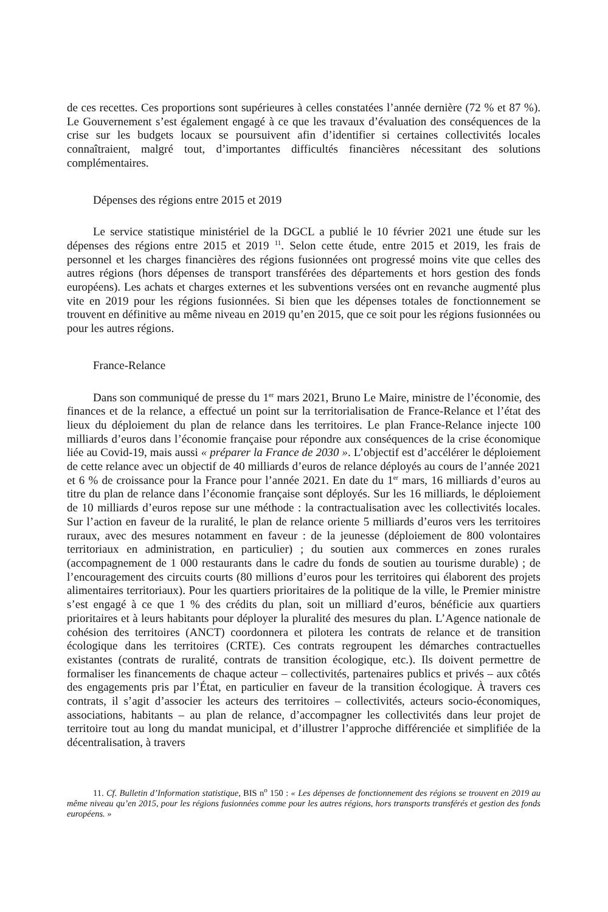de ces recettes. Ces proportions sont supérieures à celles constatées l’année dernière (72 % et 87 %). Le Gouvernement s’est également engagé à ce que les travaux d’évaluation des conséquences de la crise sur les budgets locaux se poursuivent afin d’identifier si certaines collectivités locales connaîtraient, malgré tout, d’importantes difficultés financières nécessitant des solutions complémentaires.
Dépenses des régions entre 2015 et 2019
Le service statistique ministériel de la DGCL a publié le 10 février 2021 une étude sur les dépenses des régions entre 2015 et 2019 <sup>11</sup>. Selon cette étude, entre 2015 et 2019, les frais de personnel et les charges financières des régions fusionnées ont progressé moins vite que celles des autres régions (hors dépenses de transport transférées des départements et hors gestion des fonds européens). Les achats et charges externes et les subventions versées ont en revanche augmenté plus vite en 2019 pour les régions fusionnées. Si bien que les dépenses totales de fonctionnement se trouvent en définitive au même niveau en 2019 qu’en 2015, que ce soit pour les régions fusionnées ou pour les autres régions.
France-Relance
Dans son communiqué de presse du 1<sup>er</sup> mars 2021, Bruno Le Maire, ministre de l’économie, des finances et de la relance, a effectué un point sur la territorialisation de France-Relance et l’état des lieux du déploiement du plan de relance dans les territoires. Le plan France-Relance injecte 100 milliards d’euros dans l’économie française pour répondre aux conséquences de la crise économique liée au Covid-19, mais aussi « préparer la France de 2030 ». L’objectif est d’accélérer le déploiement de cette relance avec un objectif de 40 milliards d’euros de relance déployés au cours de l’année 2021 et 6 % de croissance pour la France pour l’année 2021. En date du 1<sup>er</sup> mars, 16 milliards d’euros au titre du plan de relance dans l’économie française sont déployés. Sur les 16 milliards, le déploiement de 10 milliards d’euros repose sur une méthode : la contractualisation avec les collectivités locales. Sur l’action en faveur de la ruralité, le plan de relance oriente 5 milliards d’euros vers les territoires ruraux, avec des mesures notamment en faveur : de la jeunesse (déploiement de 800 volontaires territoriaux en administration, en particulier) ; du soutien aux commerces en zones rurales (accompagnement de 1 000 restaurants dans le cadre du fonds de soutien au tourisme durable) ; de l’encouragement des circuits courts (80 millions d’euros pour les territoires qui élaborent des projets alimentaires territoriaux). Pour les quartiers prioritaires de la politique de la ville, le Premier ministre s’est engagé à ce que 1 % des crédits du plan, soit un milliard d’euros, bénéficie aux quartiers prioritaires et à leurs habitants pour déployer la pluralité des mesures du plan. L’Agence nationale de cohésion des territoires (ANCT) coordonnera et pilotera les contrats de relance et de transition écologique dans les territoires (CRTE). Ces contrats regroupent les démarches contractuelles existantes (contrats de ruralité, contrats de transition écologique, etc.). Ils doivent permettre de formaliser les financements de chaque acteur – collectivités, partenaires publics et privés – aux côtés des engagements pris par l’État, en particulier en faveur de la transition écologique. À travers ces contrats, il s’agit d’associer les acteurs des territoires – collectivités, acteurs socio-économiques, associations, habitants – au plan de relance, d’accompagner les collectivités dans leur projet de territoire tout au long du mandat municipal, et d’illustrer l’approche différenciée et simplifiée de la décentralisation, à travers
11. Cf. Bulletin d’Information statistique, BIS n<sup>o</sup> 150 : « Les dépenses de fonctionnement des régions se trouvent en 2019 au même niveau qu’en 2015, pour les régions fusionnées comme pour les autres régions, hors transports transférés et gestion des fonds européens. »